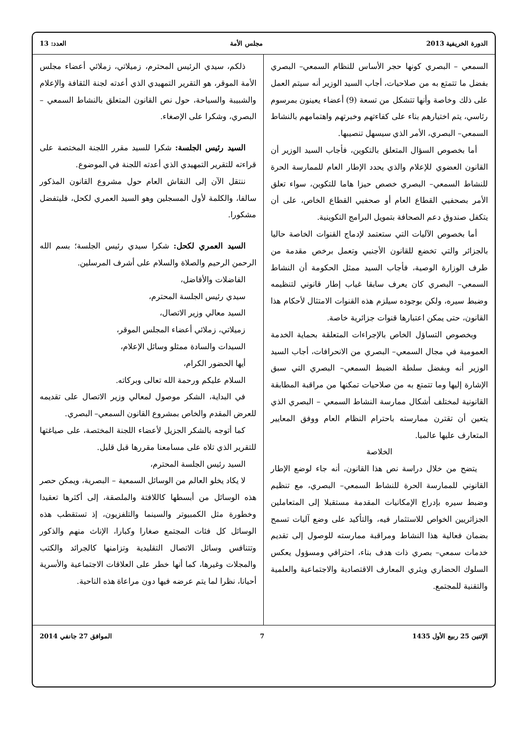الدورة الخريفية 2013 مجلس الأمة العدد: 13
السمعي – البصري كونها حجر الأساس للنظام السمعي– البصري بفضل ما تتمتع به من صلاحيات، أجاب السيد الوزير أنه سيتم العمل على ذلك وخاصة وأنها تتشكل من تسعة (9) أعضاء يعينون بمرسوم رئاسي، يتم اختيارهم بناء على كفاءتهم وخبرتهم واهتمامهم بالنشاط السمعي– البصري، الأمر الذي سيسهل تنصيبها.
أما بخصوص السؤال المتعلق بالتكوين، فأجاب السيد الوزير أن القانون العضوي للإعلام والذي يحدد الإطار العام للممارسة الحرة للنشاط السمعي– البصري خصص حيزا هاما للتكوين، سواء تعلق الأمر بصحفيي القطاع العام أو صحفيي القطاع الخاص، على أن يتكفل صندوق دعم الصحافة بتمويل البرامج التكوينية.
أما بخصوص الآليات التي ستعتمد لإدماج القنوات الخاصة حاليا بالجزائر والتي تخضع للقانون الأجنبي وتعمل برخص مقدمة من طرف الوزارة الوصية، فأجاب السيد ممثل الحكومة أن النشاط السمعي– البصري كان يعرف سابقا غياب إطار قانوني لتنظيمه وضبط سيره، ولكن بوجوده سيلزم هذه القنوات الامتثال لأحكام هذا القانون، حتى يمكن اعتبارها قنوات جزائرية خاصة.
وبخصوص التساؤل الخاص بالإجراءات المتعلقة بحماية الخدمة العمومية في مجال السمعي– البصري من الانحرافات، أجاب السيد الوزير أنه وبفضل سلطة الضبط السمعي– البصري التي سبق الإشارة إليها وما تتمتع به من صلاحيات تمكنها من مراقبة المطابقة القانونية لمختلف أشكال ممارسة النشاط السمعي – البصري الذي يتعين أن تقترن ممارسته باحترام النظام العام ووفق المعايير المتعارف عليها عالميا.
الخلاصة
يتضح من خلال دراسة نص هذا القانون، أنه جاء لوضع الإطار القانوني للممارسة الحرة للنشاط السمعي– البصري، مع تنظيم وضبط سيره بإدراج الإمكانيات المقدمة مستقبلا إلى المتعاملين الجزائريين الخواص للاستثمار فيه، والتأكيد على وضع آليات تسمح بضمان فعالية هذا النشاط ومراقبة ممارسته للوصول إلى تقديم خدمات سمعي– بصري ذات هدف بناء، احترافي ومسؤول يعكس السلوك الحضاري ويثري المعارف الاقتصادية والاجتماعية والعلمية والتقنية للمجتمع.
ذلكم، سيدي الرئيس المحترم، زميلاتي، زملائي أعضاء مجلس الأمة الموقر، هو التقرير التمهيدي الذي أعدته لجنة الثقافة والإعلام والشبيبة والسياحة، حول نص القانون المتعلق بالنشاط السمعي – البصري، وشكرا على الإصغاء.
السيد رئيس الجلسة: شكرا للسيد مقرر اللجنة المختصة على قراءته للتقرير التمهيدي الذي أعدته اللجنة في الموضوع.
ننتقل الآن إلى النقاش العام حول مشروع القانون المذكور سالفا، والكلمة لأول المسجلين وهو السيد العمري لكحل، فليتفضل مشكورا.
السيد العمري لكحل: شكرا سيدي رئيس الجلسة؛ بسم الله الرحمن الرحيم والصلاة والسلام على أشرف المرسلين.
الفاضلات والأفاضل،
سيدي رئيس الجلسة المحترم،
السيد معالي وزير الاتصال،
زميلاتي، زملائي أعضاء المجلس الموقر،
السيدات والسادة ممثلو وسائل الإعلام،
أيها الحضور الكرام،
السلام عليكم ورحمة الله تعالى وبركاته.
في البداية، الشكر موصول لمعالي وزير الاتصال على تقديمه للعرض المقدم والخاص بمشروع القانون السمعي– البصري.
كما أتوجه بالشكر الجزيل لأعضاء اللجنة المختصة، على صياغتها للتقرير الذي تلاه على مسامعنا مقررها قبل قليل.
السيد رئيس الجلسة المحترم،
لا يكاد يخلو العالم من الوسائل السمعية – البصرية، ويمكن حصر هذه الوسائل من أبسطها كاللافتة والملصقة، إلى أكثرها تعقيدا وخطورة مثل الكمبيوتر والسينما والتلفزيون، إذ تستقطب هذه الوسائل كل فئات المجتمع صغارا وكبارا، الإناث منهم والذكور وتتنافس وسائل الاتصال التقليدية وتزامنها كالجرائد والكتب والمجلات وغيرها، كما أنها خطر على العلاقات الاجتماعية والأسرية أحيانا، نظرا لما يتم عرضه فيها دون مراعاة هذه الناحية.
الإثنين 25 ربيع الأول 1435 7 الموافق 27 جانفي 2014